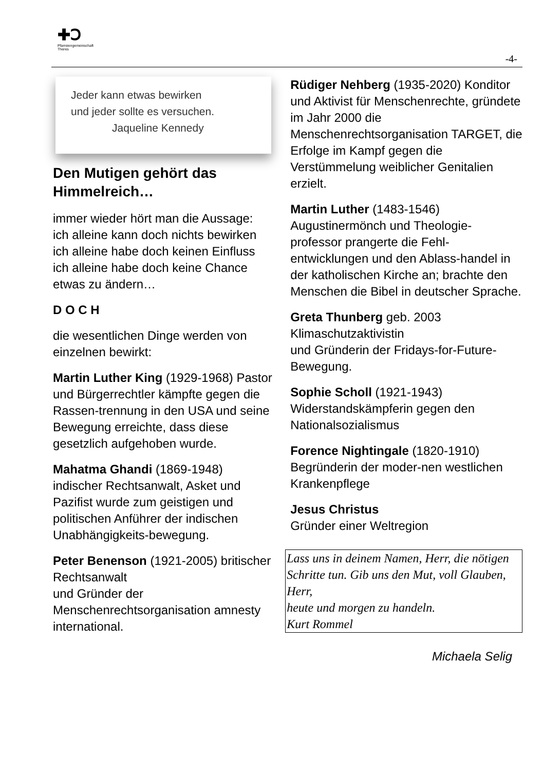✚Ↄ
Pfarreiengemeinschaft
Theres
-4-
Jeder kann etwas bewirken
und jeder sollte es versuchen.
Jaqueline Kennedy
Den Mutigen gehört das Himmelreich…
immer wieder hört man die Aussage:
ich alleine kann doch nichts bewirken
ich alleine habe doch keinen Einfluss
ich alleine habe doch keine Chance etwas zu ändern…
D O C H
die wesentlichen Dinge werden von einzelnen bewirkt:
Martin Luther King (1929-1968) Pastor und Bürgerrechtler kämpfte gegen die Rassen-trennung in den USA und seine Bewegung erreichte, dass diese gesetzlich aufgehoben wurde.
Mahatma Ghandi (1869-1948) indischer Rechtsanwalt, Asket und Pazifist wurde zum geistigen und politischen Anführer der indischen Unabhängigkeits-bewegung.
Peter Benenson (1921-2005) britischer Rechtsanwalt
und Gründer der Menschenrechtsorganisation amnesty international.
Rüdiger Nehberg (1935-2020) Konditor und Aktivist für Menschenrechte, gründete im Jahr 2000 die Menschenrechtsorganisation TARGET, die Erfolge im Kampf gegen die Verstümmelung weiblicher Genitalien erzielt.
Martin Luther (1483-1546) Augustinermönch und Theologie-professor prangerte die Fehl-entwicklungen und den Ablass-handel in der katholischen Kirche an; brachte den Menschen die Bibel in deutscher Sprache.
Greta Thunberg geb. 2003 Klimaschutzaktivistin
und Gründerin der Fridays-for-Future-Bewegung.
Sophie Scholl (1921-1943) Widerstandskämpferin gegen den Nationalsozialismus
Forence Nightingale (1820-1910) Begründerin der moder-nen westlichen Krankenpflege
Jesus Christus
Gründer einer Weltregion
Lass uns in deinem Namen, Herr, die nötigen Schritte tun. Gib uns den Mut, voll Glauben, Herr,
heute und morgen zu handeln.
Kurt Rommel
Michaela Selig